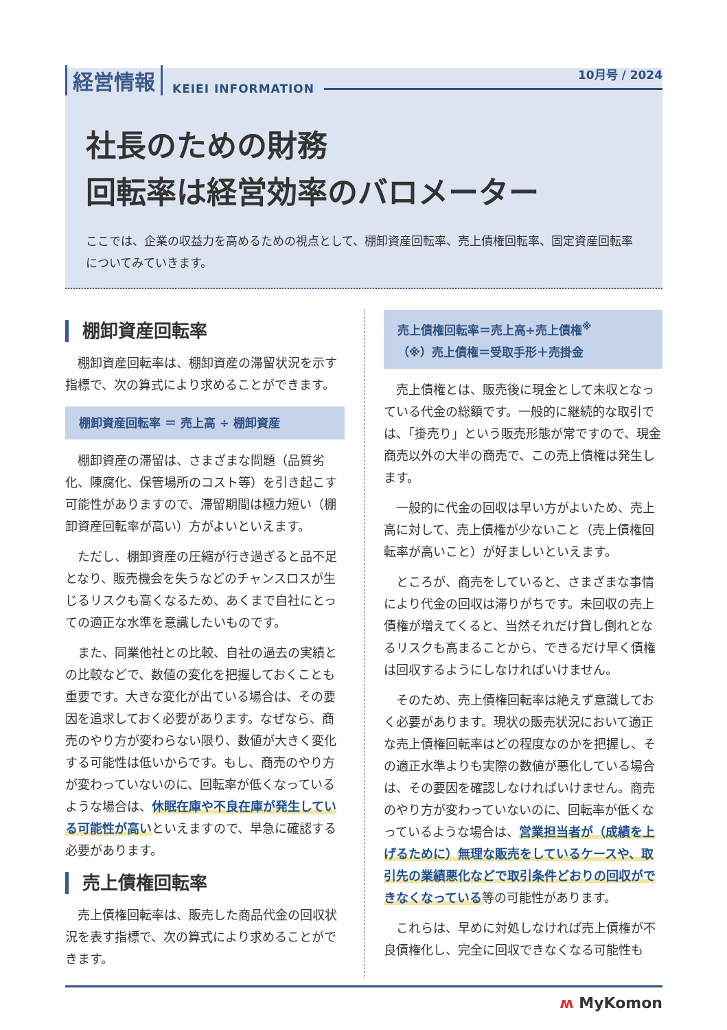10月号 / 2024
経営情報 KEIEI INFORMATION
社長のための財務
回転率は経営効率のバロメーター
ここでは、企業の収益力を高めるための視点として、棚卸資産回転率、売上債権回転率、固定資産回転率についてみていきます。
棚卸資産回転率
棚卸資産回転率は、棚卸資産の滞留状況を示す指標で、次の算式により求めることができます。
棚卸資産回転率 ＝ 売上高 ÷ 棚卸資産
棚卸資産の滞留は、さまざまな問題（品質劣化、陳腐化、保管場所のコスト等）を引き起こす可能性がありますので、滞留期間は極力短い（棚卸資産回転率が高い）方がよいといえます。
ただし、棚卸資産の圧縮が行き過ぎると品不足となり、販売機会を失うなどのチャンスロスが生じるリスクも高くなるため、あくまで自社にとっての適正な水準を意識したいものです。
また、同業他社との比較、自社の過去の実績との比較などで、数値の変化を把握しておくことも重要です。大きな変化が出ている場合は、その要因を追求しておく必要があります。なぜなら、商売のやり方が変わらない限り、数値が大きく変化する可能性は低いからです。もし、商売のやり方が変わっていないのに、回転率が低くなっているような場合は、休眠在庫や不良在庫が発生している可能性が高いといえますので、早急に確認する必要があります。
売上債権回転率
売上債権回転率は、販売した商品代金の回収状況を表す指標で、次の算式により求めることができます。
売上債権回転率＝売上高÷売上債権<sup>※</sup>
（※）売上債権＝受取手形＋売掛金
売上債権とは、販売後に現金として未収となっている代金の総額です。一般的に継続的な取引では、「掛売り」という販売形態が常ですので、現金商売以外の大半の商売で、この売上債権は発生します。
一般的に代金の回収は早い方がよいため、売上高に対して、売上債権が少ないこと（売上債権回転率が高いこと）が好ましいといえます。
ところが、商売をしていると、さまざまな事情により代金の回収は滞りがちです。未回収の売上債権が増えてくると、当然それだけ貸し倒れとなるリスクも高まることから、できるだけ早く債権は回収するようにしなければいけません。
そのため、売上債権回転率は絶えず意識しておく必要があります。現状の販売状況において適正な売上債権回転率はどの程度なのかを把握し、その適正水準よりも実際の数値が悪化している場合は、その要因を確認しなければいけません。商売のやり方が変わっていないのに、回転率が低くなっているような場合は、営業担当者が（成績を上げるために）無理な販売をしているケースや、取引先の業績悪化などで取引条件どおりの回収ができなくなっている等の可能性があります。
これらは、早めに対処しなければ売上債権が不良債権化し、完全に回収できなくなる可能性も
ʍ MyKomon